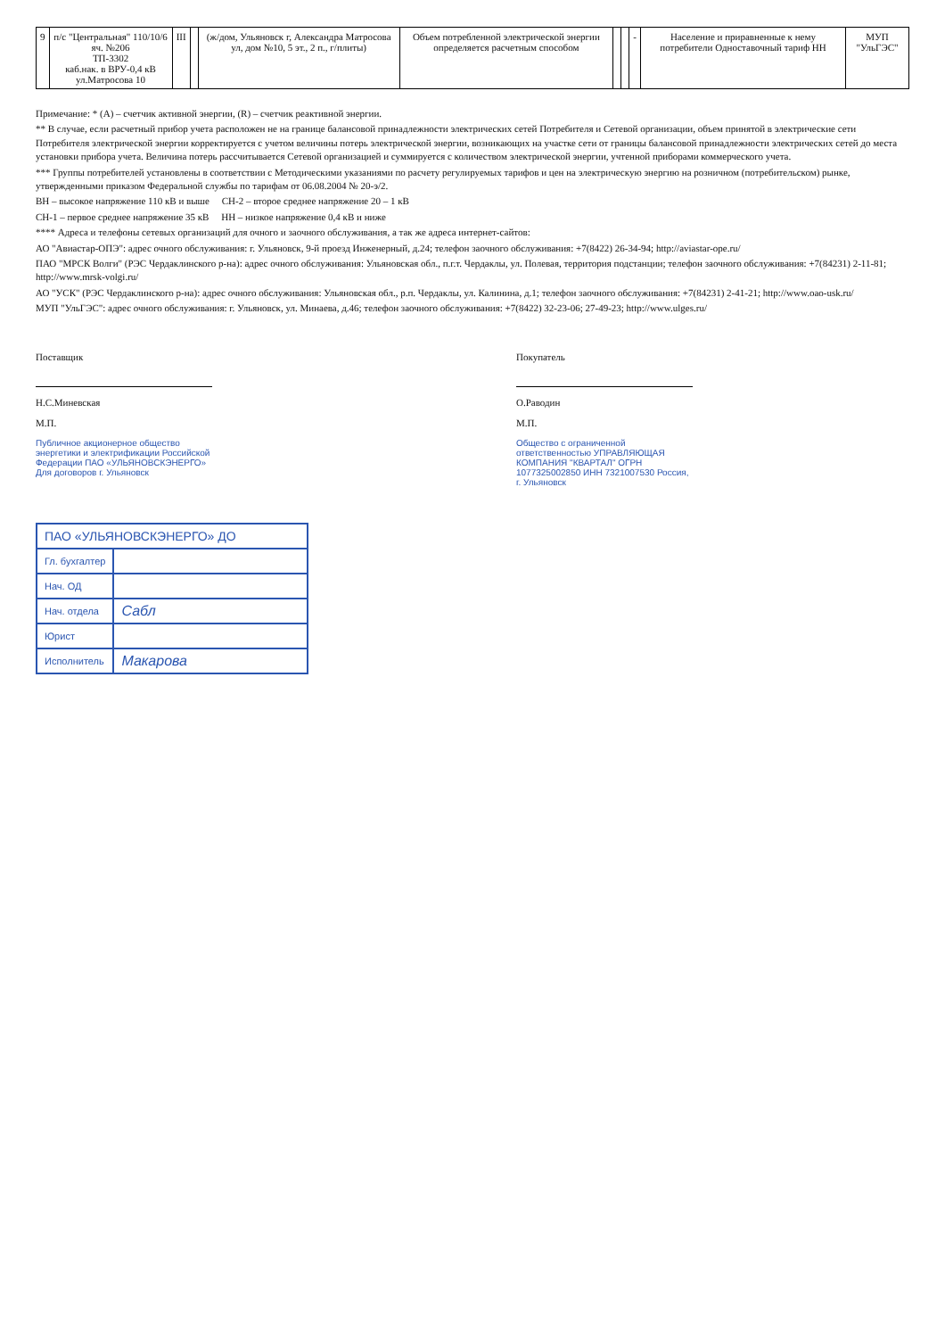| 9 | п/с "Центральная" 110/10/6 яч. №206 ТП-3302 каб.нак. в ВРУ-0,4 кВ ул.Матросова 10 | III | | (ж/дом, Ульяновск г, Александра Матросова ул, дом №10, 5 эт., 2 п., г/плиты) | Объем потребленной электрической энергии определяется расчетным способом | | | - | Население и приравненные к нему потребители Одноставочный тариф НН | МУП "УльГЭС" |
Примечание: * (А) – счетчик активной энергии, (R) – счетчик реактивной энергии.
** В случае, если расчетный прибор учета расположен не на границе балансовой принадлежности электрических сетей Потребителя и Сетевой организации, объем принятой в электрические сети Потребителя электрической энергии корректируется с учетом величины потерь электрической энергии, возникающих на участке сети от границы балансовой принадлежности электрических сетей до места установки прибора учета. Величина потерь рассчитывается Сетевой организацией и суммируется с количеством электрической энергии, учтенной приборами коммерческого учета.
*** Группы потребителей установлены в соответствии с Методическими указаниями по расчету регулируемых тарифов и цен на электрическую энергию на розничном (потребительском) рынке, утвержденными приказом Федеральной службы по тарифам от 06.08.2004 № 20-э/2.
ВН – высокое напряжение 110 кВ и выше СН-2 – второе среднее напряжение 20 – 1 кВ
СН-1 – первое среднее напряжение 35 кВ НН – низкое напряжение 0,4 кВ и ниже
**** Адреса и телефоны сетевых организаций для очного и заочного обслуживания, а так же адреса интернет-сайтов:
АО "Авиастар-ОПЭ": адрес очного обслуживания: г. Ульяновск, 9-й проезд Инженерный, д.24; телефон заочного обслуживания: +7(8422) 26-34-94; http://aviastar-ope.ru/
ПАО "МРСК Волги" (РЭС Чердаклинского р-на): адрес очного обслуживания: Ульяновская обл., п.г.т. Чердаклы, ул. Полевая, территория подстанции; телефон заочного обслуживания: +7(84231) 2-11-81; http://www.mrsk-volgi.ru/
АО "УСК" (РЭС Чердаклинского р-на): адрес очного обслуживания: Ульяновская обл., р.п. Чердаклы, ул. Калинина, д.1; телефон заочного обслуживания: +7(84231) 2-41-21; http://www.oao-usk.ru/
МУП "УльГЭС": адрес очного обслуживания: г. Ульяновск, ул. Минаева, д.46; телефон заочного обслуживания: +7(8422) 32-23-06; 27-49-23; http://www.ulges.ru/
Поставщик
Н.С.Миневская
М.П.
Публичное акционерное общество энергетики и электрификации Российской Федерации ПАО «УЛЬЯНОВСКЭНЕРГО» Для договоров г. Ульяновск
Покупатель
О.Раводин
М.П.
Общество с ограниченной ответственностью УПРАВЛЯЮЩАЯ КОМПАНИЯ "КВАРТАЛ" ОГРН 1077325002850 ИНН 7321007530 Россия, г. Ульяновск
| ПАО «УЛЬЯНОВСКЭНЕРГО» ДО | |
| --- | --- |
| Гл. бухгалтер | |
| Нач. ОД | |
| Нач. отдела | Сабл |
| Юрист | |
| Исполнитель | Макарова |